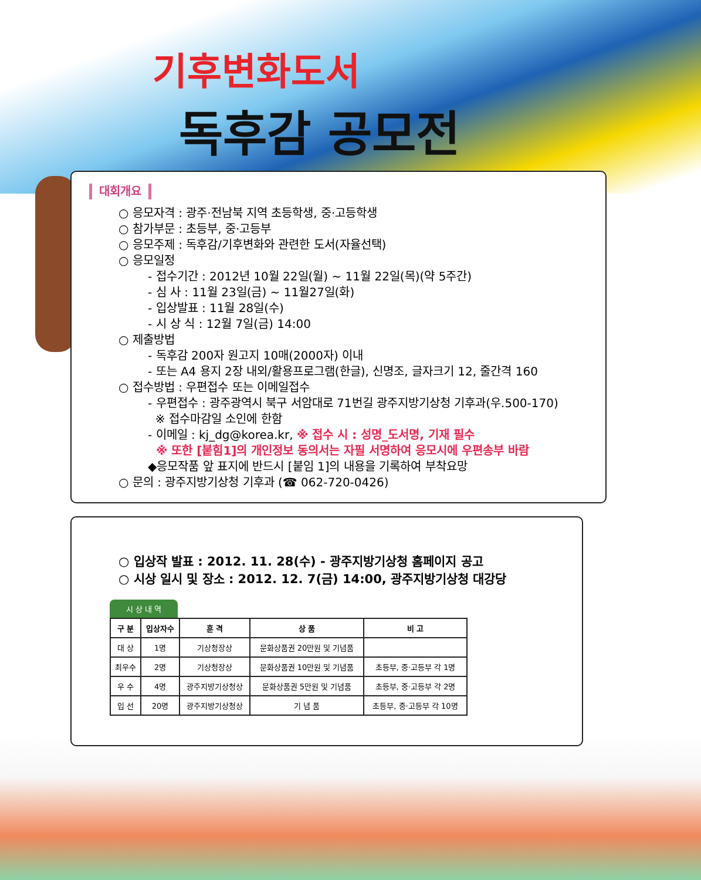기후변화도서
독후감 공모전
대회개요
○ 응모자격 : 광주·전남북 지역 초등학생, 중·고등학생
○ 참가부문 : 초등부, 중·고등부
○ 응모주제 : 독후감/기후변화와 관련한 도서(자율선택)
○ 응모일정
- 접수기간 : 2012년 10월 22일(월) ~ 11월 22일(목)(약 5주간)
- 심 사 : 11월 23일(금) ~ 11월27일(화)
- 입상발표 : 11월 28일(수)
- 시 상 식 : 12월 7일(금) 14:00
○ 제출방법
- 독후감 200자 원고지 10매(2000자) 이내
- 또는 A4 용지 2장 내외/활용프로그램(한글), 신명조, 글자크기 12, 줄간격 160
○ 접수방법 : 우편접수 또는 이메일접수
- 우편접수 : 광주광역시 북구 서암대로 71번길 광주지방기상청 기후과(우.500-170)
※ 접수마감일 소인에 한함
- 이메일 : kj_dg@korea.kr, ※ 접수 시 : 성명_도서명, 기재 필수
※ 또한 [붙힘1]의 개인정보 동의서는 자필 서명하여 응모시에 우편송부 바람
◆응모작품 앞 표지에 반드시 [붙임 1]의 내용을 기록하여 부착요망
○ 문의 : 광주지방기상청 기후과 (☎ 062-720-0426)
○ 입상작 발표 : 2012. 11. 28(수) - 광주지방기상청 홈페이지 공고
○ 시상 일시 및 장소 : 2012. 12. 7(금) 14:00, 광주지방기상청 대강당
시 상 내 역
| 구 분 | 입상자수 | 훈 격 | 상 품 | 비 고 |
| --- | --- | --- | --- | --- |
| 대 상 | 1명 | 기상청장상 | 문화상품권 20만원 및 기념품 | |
| 최우수 | 2명 | 기상청장상 | 문화상품권 10만원 및 기념품 | 초등부, 중·고등부 각 1명 |
| 우 수 | 4명 | 광주지방기상청상 | 문화상품권 5만원 및 기념품 | 초등부, 중·고등부 각 2명 |
| 입 선 | 20명 | 광주지방기상청상 | 기 념 품 | 초등부, 중·고등부 각 10명 |